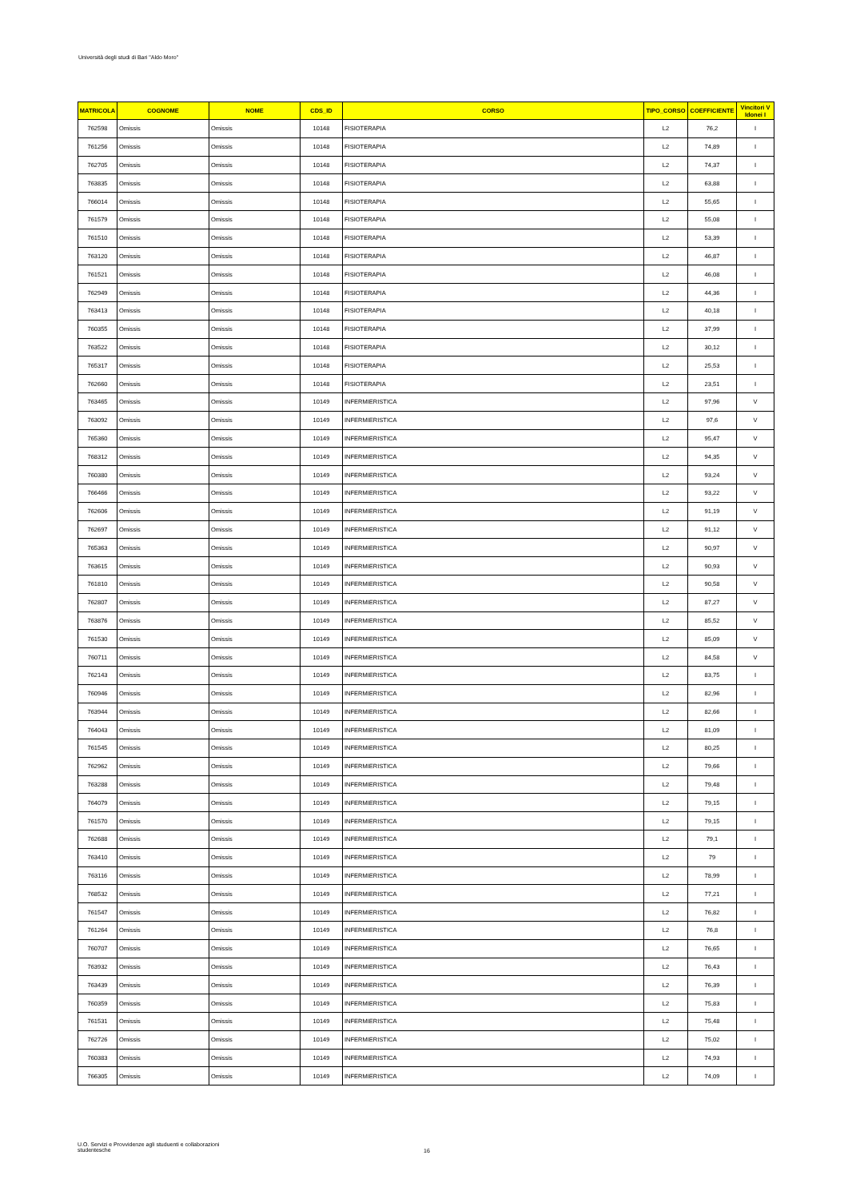Università degli studi di Bari "Aldo Moro"
| MATRICOLA | COGNOME | NOME | CDS_ID | CORSO | TIPO_CORSO | COEFFICIENTE | Vincitori V Idonei I |
| --- | --- | --- | --- | --- | --- | --- | --- |
| 762598 | Omissis | Omissis | 10148 | FISIOTERAPIA | L2 | 76,2 | I |
| 761256 | Omissis | Omissis | 10148 | FISIOTERAPIA | L2 | 74,89 | I |
| 762705 | Omissis | Omissis | 10148 | FISIOTERAPIA | L2 | 74,37 | I |
| 763835 | Omissis | Omissis | 10148 | FISIOTERAPIA | L2 | 63,88 | I |
| 766014 | Omissis | Omissis | 10148 | FISIOTERAPIA | L2 | 55,65 | I |
| 761579 | Omissis | Omissis | 10148 | FISIOTERAPIA | L2 | 55,08 | I |
| 761510 | Omissis | Omissis | 10148 | FISIOTERAPIA | L2 | 53,39 | I |
| 763120 | Omissis | Omissis | 10148 | FISIOTERAPIA | L2 | 46,87 | I |
| 761521 | Omissis | Omissis | 10148 | FISIOTERAPIA | L2 | 46,08 | I |
| 762949 | Omissis | Omissis | 10148 | FISIOTERAPIA | L2 | 44,36 | I |
| 763413 | Omissis | Omissis | 10148 | FISIOTERAPIA | L2 | 40,18 | I |
| 760355 | Omissis | Omissis | 10148 | FISIOTERAPIA | L2 | 37,99 | I |
| 763522 | Omissis | Omissis | 10148 | FISIOTERAPIA | L2 | 30,12 | I |
| 765317 | Omissis | Omissis | 10148 | FISIOTERAPIA | L2 | 25,53 | I |
| 762660 | Omissis | Omissis | 10148 | FISIOTERAPIA | L2 | 23,51 | I |
| 763465 | Omissis | Omissis | 10149 | INFERMIERISTICA | L2 | 97,96 | V |
| 763092 | Omissis | Omissis | 10149 | INFERMIERISTICA | L2 | 97,6 | V |
| 765360 | Omissis | Omissis | 10149 | INFERMIERISTICA | L2 | 95,47 | V |
| 768312 | Omissis | Omissis | 10149 | INFERMIERISTICA | L2 | 94,35 | V |
| 760380 | Omissis | Omissis | 10149 | INFERMIERISTICA | L2 | 93,24 | V |
| 766466 | Omissis | Omissis | 10149 | INFERMIERISTICA | L2 | 93,22 | V |
| 762606 | Omissis | Omissis | 10149 | INFERMIERISTICA | L2 | 91,19 | V |
| 762697 | Omissis | Omissis | 10149 | INFERMIERISTICA | L2 | 91,12 | V |
| 765363 | Omissis | Omissis | 10149 | INFERMIERISTICA | L2 | 90,97 | V |
| 763615 | Omissis | Omissis | 10149 | INFERMIERISTICA | L2 | 90,93 | V |
| 761810 | Omissis | Omissis | 10149 | INFERMIERISTICA | L2 | 90,58 | V |
| 762807 | Omissis | Omissis | 10149 | INFERMIERISTICA | L2 | 87,27 | V |
| 763876 | Omissis | Omissis | 10149 | INFERMIERISTICA | L2 | 85,52 | V |
| 761530 | Omissis | Omissis | 10149 | INFERMIERISTICA | L2 | 85,09 | V |
| 760711 | Omissis | Omissis | 10149 | INFERMIERISTICA | L2 | 84,58 | V |
| 762143 | Omissis | Omissis | 10149 | INFERMIERISTICA | L2 | 83,75 | I |
| 760946 | Omissis | Omissis | 10149 | INFERMIERISTICA | L2 | 82,96 | I |
| 763944 | Omissis | Omissis | 10149 | INFERMIERISTICA | L2 | 82,66 | I |
| 764043 | Omissis | Omissis | 10149 | INFERMIERISTICA | L2 | 81,09 | I |
| 761545 | Omissis | Omissis | 10149 | INFERMIERISTICA | L2 | 80,25 | I |
| 762962 | Omissis | Omissis | 10149 | INFERMIERISTICA | L2 | 79,66 | I |
| 763288 | Omissis | Omissis | 10149 | INFERMIERISTICA | L2 | 79,48 | I |
| 764079 | Omissis | Omissis | 10149 | INFERMIERISTICA | L2 | 79,15 | I |
| 761570 | Omissis | Omissis | 10149 | INFERMIERISTICA | L2 | 79,15 | I |
| 762688 | Omissis | Omissis | 10149 | INFERMIERISTICA | L2 | 79,1 | I |
| 763410 | Omissis | Omissis | 10149 | INFERMIERISTICA | L2 | 79 | I |
| 763116 | Omissis | Omissis | 10149 | INFERMIERISTICA | L2 | 78,99 | I |
| 768532 | Omissis | Omissis | 10149 | INFERMIERISTICA | L2 | 77,21 | I |
| 761547 | Omissis | Omissis | 10149 | INFERMIERISTICA | L2 | 76,82 | I |
| 761264 | Omissis | Omissis | 10149 | INFERMIERISTICA | L2 | 76,8 | I |
| 760707 | Omissis | Omissis | 10149 | INFERMIERISTICA | L2 | 76,65 | I |
| 763932 | Omissis | Omissis | 10149 | INFERMIERISTICA | L2 | 76,43 | I |
| 763439 | Omissis | Omissis | 10149 | INFERMIERISTICA | L2 | 76,39 | I |
| 760359 | Omissis | Omissis | 10149 | INFERMIERISTICA | L2 | 75,83 | I |
| 761531 | Omissis | Omissis | 10149 | INFERMIERISTICA | L2 | 75,48 | I |
| 762726 | Omissis | Omissis | 10149 | INFERMIERISTICA | L2 | 75,02 | I |
| 760383 | Omissis | Omissis | 10149 | INFERMIERISTICA | L2 | 74,93 | I |
| 766305 | Omissis | Omissis | 10149 | INFERMIERISTICA | L2 | 74,09 | I |
U.O. Servizi e Provvidenze agli studuenti e collaborazioni studentesche
16